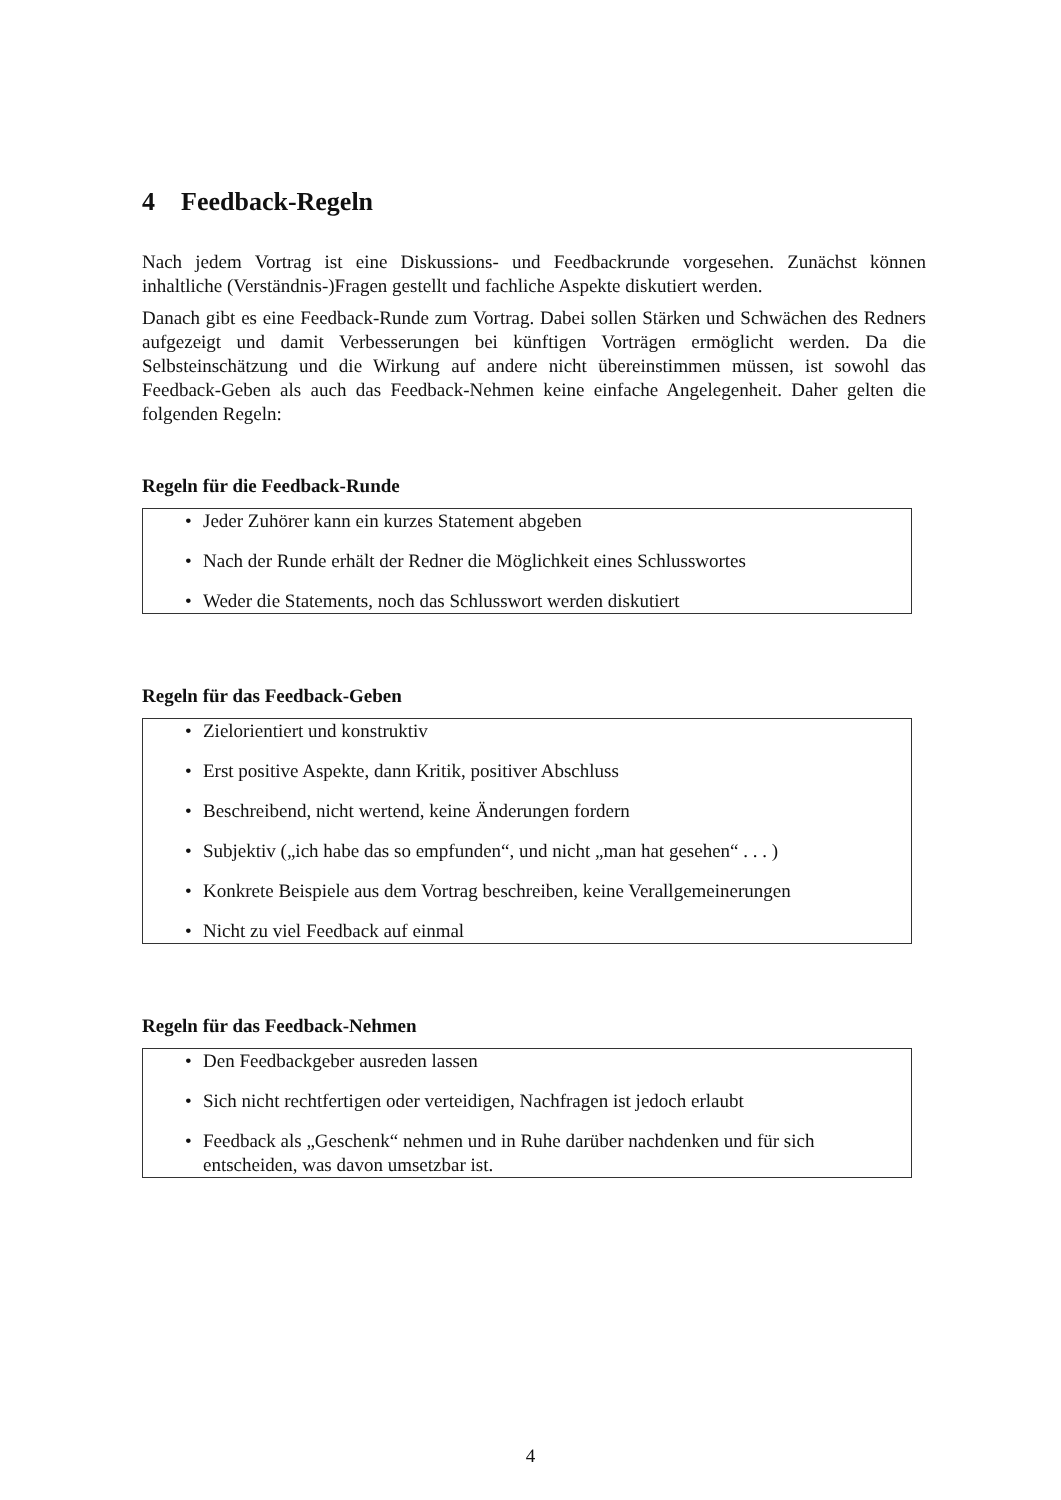4 Feedback-Regeln
Nach jedem Vortrag ist eine Diskussions- und Feedbackrunde vorgesehen. Zunächst können inhaltliche (Verständnis-)Fragen gestellt und fachliche Aspekte diskutiert werden.
Danach gibt es eine Feedback-Runde zum Vortrag. Dabei sollen Stärken und Schwächen des Redners aufgezeigt und damit Verbesserungen bei künftigen Vorträgen ermöglicht werden. Da die Selbsteinschätzung und die Wirkung auf andere nicht übereinstimmen müssen, ist sowohl das Feedback-Geben als auch das Feedback-Nehmen keine einfache Angelegenheit. Daher gelten die folgenden Regeln:
Regeln für die Feedback-Runde
• Jeder Zuhörer kann ein kurzes Statement abgeben
• Nach der Runde erhält der Redner die Möglichkeit eines Schlusswortes
• Weder die Statements, noch das Schlusswort werden diskutiert
Regeln für das Feedback-Geben
• Zielorientiert und konstruktiv
• Erst positive Aspekte, dann Kritik, positiver Abschluss
• Beschreibend, nicht wertend, keine Änderungen fordern
• Subjektiv („ich habe das so empfunden“, und nicht „man hat gesehen“ . . . )
• Konkrete Beispiele aus dem Vortrag beschreiben, keine Verallgemeinerungen
• Nicht zu viel Feedback auf einmal
Regeln für das Feedback-Nehmen
• Den Feedbackgeber ausreden lassen
• Sich nicht rechtfertigen oder verteidigen, Nachfragen ist jedoch erlaubt
• Feedback als „Geschenk“ nehmen und in Ruhe darüber nachdenken und für sich entscheiden, was davon umsetzbar ist.
4